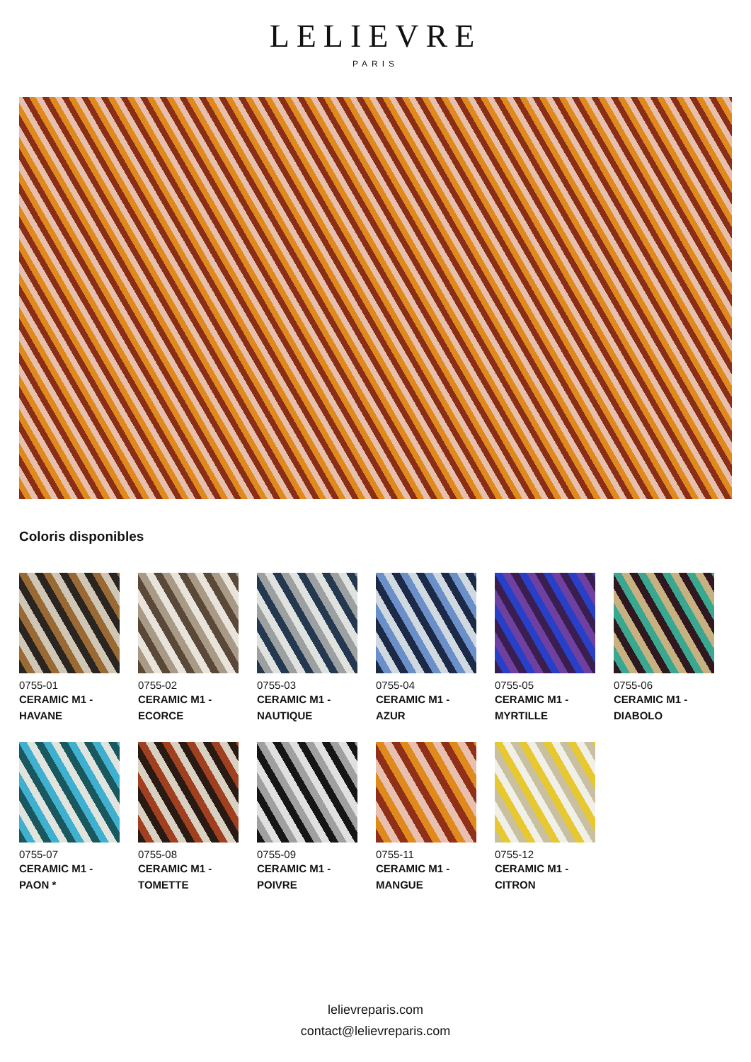LELIEVRE
PARIS
Coloris disponibles
0755-01
CERAMIC M1 -
HAVANE
0755-02
CERAMIC M1 -
ECORCE
0755-03
CERAMIC M1 -
NAUTIQUE
0755-04
CERAMIC M1 -
AZUR
0755-05
CERAMIC M1 -
MYRTILLE
0755-06
CERAMIC M1 -
DIABOLO
0755-07
CERAMIC M1 -
PAON *
0755-08
CERAMIC M1 -
TOMETTE
0755-09
CERAMIC M1 -
POIVRE
0755-11
CERAMIC M1 -
MANGUE
0755-12
CERAMIC M1 -
CITRON
lelievreparis.com
contact@lelievreparis.com